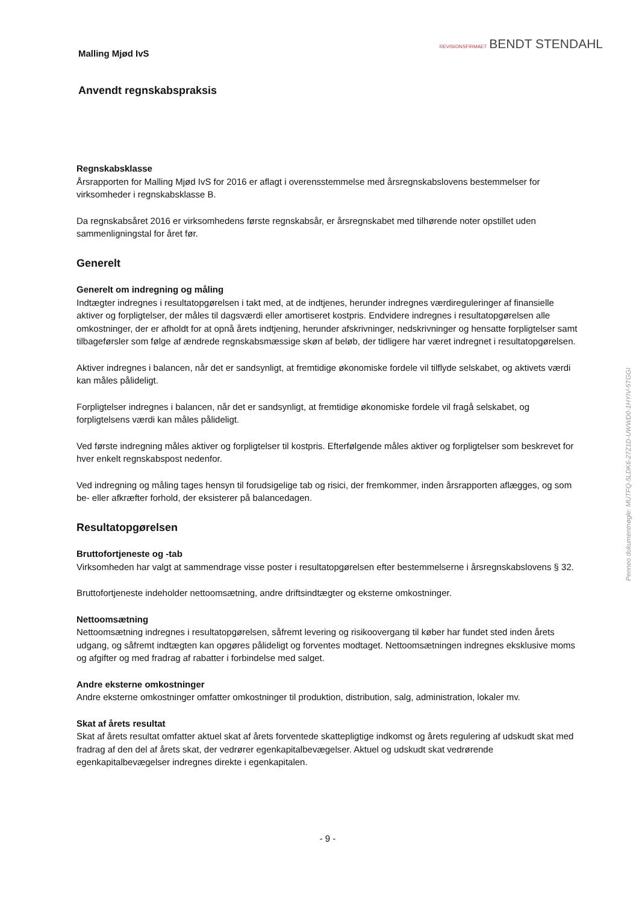REVISIONSFIRMAET BENDT STENDAHL
Penneo dokumentnøgle: MUTFQ-5LDK6-27Z1D-UWWD0-1HYIV-5TGGI
Malling Mjød IvS
Anvendt regnskabspraksis
Regnskabsklasse
Årsrapporten for Malling Mjød IvS for 2016 er aflagt i overensstemmelse med årsregnskabslovens bestemmelser for virksomheder i regnskabsklasse B.
Da regnskabsåret 2016 er virksomhedens første regnskabsår, er årsregnskabet med tilhørende noter opstillet uden sammenligningstal for året før.
Generelt
Generelt om indregning og måling
Indtægter indregnes i resultatopgørelsen i takt med, at de indtjenes, herunder indregnes værdireguleringer af finansielle aktiver og forpligtelser, der måles til dagsværdi eller amortiseret kostpris. Endvidere indregnes i resultatopgørelsen alle omkostninger, der er afholdt for at opnå årets indtjening, herunder afskrivninger, nedskrivninger og hensatte forpligtelser samt tilbageførsler som følge af ændrede regnskabsmæssige skøn af beløb, der tidligere har været indregnet i resultatopgørelsen.
Aktiver indregnes i balancen, når det er sandsynligt, at fremtidige økonomiske fordele vil tilflyde selskabet, og aktivets værdi kan måles pålideligt.
Forpligtelser indregnes i balancen, når det er sandsynligt, at fremtidige økonomiske fordele vil fragå selskabet, og forpligtelsens værdi kan måles pålideligt.
Ved første indregning måles aktiver og forpligtelser til kostpris. Efterfølgende måles aktiver og forpligtelser som beskrevet for hver enkelt regnskabspost nedenfor.
Ved indregning og måling tages hensyn til forudsigelige tab og risici, der fremkommer, inden årsrapporten aflægges, og som be- eller afkræfter forhold, der eksisterer på balancedagen.
Resultatopgørelsen
Bruttofortjeneste og -tab
Virksomheden har valgt at sammendrage visse poster i resultatopgørelsen efter bestemmelserne i årsregnskabslovens § 32.
Bruttofortjeneste indeholder nettoomsætning, andre driftsindtægter og eksterne omkostninger.
Nettoomsætning
Nettoomsætning indregnes i resultatopgørelsen, såfremt levering og risikoovergang til køber har fundet sted inden årets udgang, og såfremt indtægten kan opgøres pålideligt og forventes modtaget. Nettoomsætningen indregnes eksklusive moms og afgifter og med fradrag af rabatter i forbindelse med salget.
Andre eksterne omkostninger
Andre eksterne omkostninger omfatter omkostninger til produktion, distribution, salg, administration, lokaler mv.
Skat af årets resultat
Skat af årets resultat omfatter aktuel skat af årets forventede skattepligtige indkomst og årets regulering af udskudt skat med fradrag af den del af årets skat, der vedrører egenkapitalbevægelser. Aktuel og udskudt skat vedrørende egenkapitalbevægelser indregnes direkte i egenkapitalen.
- 9 -